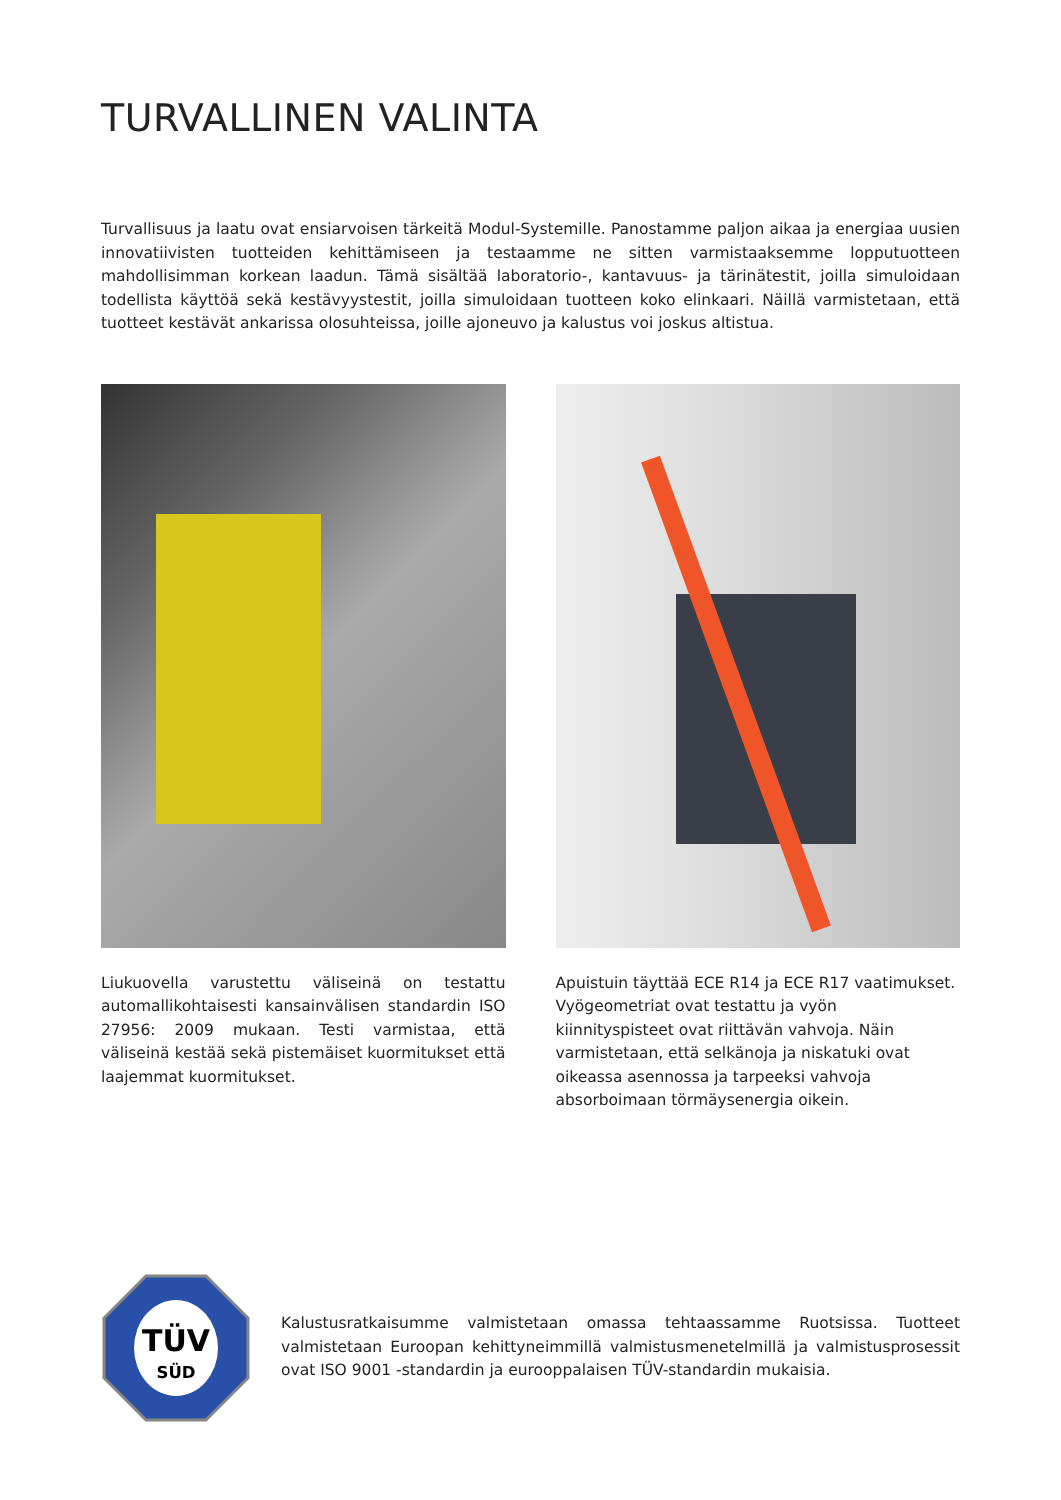TURVALLINEN VALINTA
Turvallisuus ja laatu ovat ensiarvoisen tärkeitä Modul-Systemille. Panostamme paljon aikaa ja energiaa uusien innovatiivisten tuotteiden kehittämiseen ja testaamme ne sitten varmistaaksemme lopputuotteen mahdollisimman korkean laadun. Tämä sisältää laboratorio-, kantavuus- ja tärinätestit, joilla simuloidaan todellista käyttöä sekä kestävyystestit, joilla simuloidaan tuotteen koko elinkaari. Näillä varmistetaan, että tuotteet kestävät ankarissa olosuhteissa, joille ajoneuvo ja kalustus voi joskus altistua.
Liukuovella varustettu väliseinä on testattu automallikohtaisesti kansainvälisen standardin ISO 27956: 2009 mukaan. Testi varmistaa, että väliseinä kestää sekä pistemäiset kuormitukset että laajemmat kuormitukset.
Apuistuin täyttää ECE R14 ja ECE R17 vaatimukset. Vyögeometriat ovat testattu ja vyön kiinnityspisteet ovat riittävän vahvoja. Näin varmistetaan, että selkänoja ja niskatuki ovat oikeassa asennossa ja tarpeeksi vahvoja absorboimaan törmäysenergia oikein.
TÜV
SÜD
Kalustusratkaisumme valmistetaan omassa tehtaassamme Ruotsissa. Tuotteet valmistetaan Euroopan kehittyneimmillä valmistusmenetelmillä ja valmistusprosessit ovat ISO 9001 -standardin ja eurooppalaisen TÜV-standardin mukaisia.